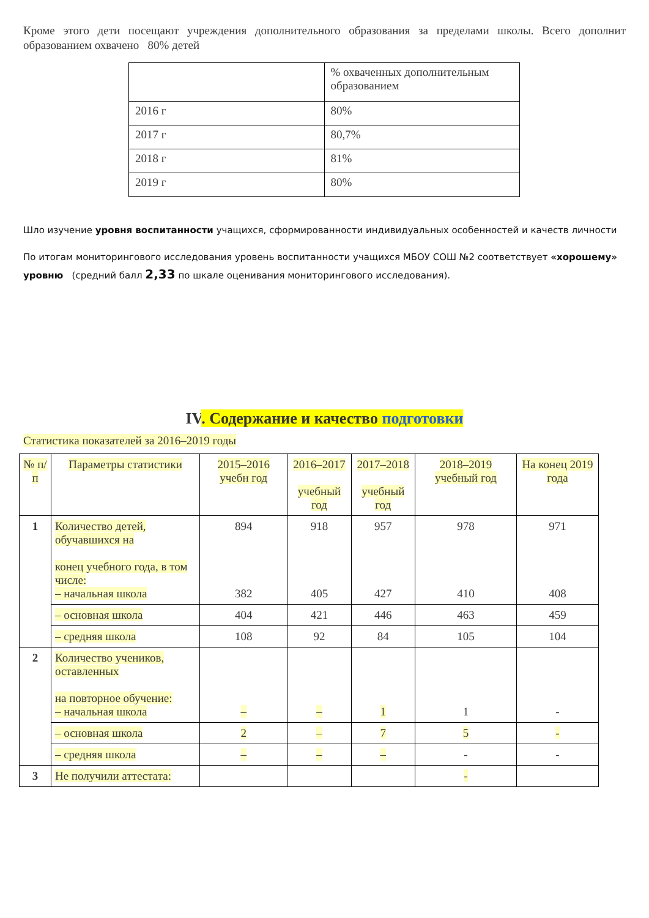Кроме этого дети посещают учреждения дополнительного образования за пределами школы. Всего дополнит образованием охвачено 80% детей
| | % охваченных дополнительным образованием |
| 2016 г | 80% |
| 2017 г | 80,7% |
| 2018 г | 81% |
| 2019 г | 80% |
Шло изучение уровня воспитанности учащихся, сформированности индивидуальных особенностей и качеств личности
По итогам мониторингового исследования уровень воспитанности учащихся МБОУ СОШ №2 соответствует «хорошему» уровню (средний балл 2,33 по шкале оценивания мониторингового исследования).
IV. Содержание и качество подготовки
Статистика показателей за 2016–2019 годы
| № п/п | Параметры статистики | 2015–2016 учебн год | 2016–2017 учебный год | 2017–2018 учебный год | 2018–2019 учебный год | На конец 2019 года |
| --- | --- | --- | --- | --- | --- | --- |
| 1 | Количество детей, обучавшихся на конец учебного года, в том числе: – начальная школа | 894 382 | 918 405 | 957 427 | 978 410 | 971 408 |
| | – основная школа | 404 | 421 | 446 | 463 | 459 |
| | – средняя школа | 108 | 92 | 84 | 105 | 104 |
| 2 | Количество учеников, оставленных на повторное обучение: – начальная школа | – | – | 1 | 1 | - |
| | – основная школа | 2 | – | 7 | 5 | - |
| | – средняя школа | – | – | – | - | - |
| 3 | Не получили аттестата: | | | | - | |